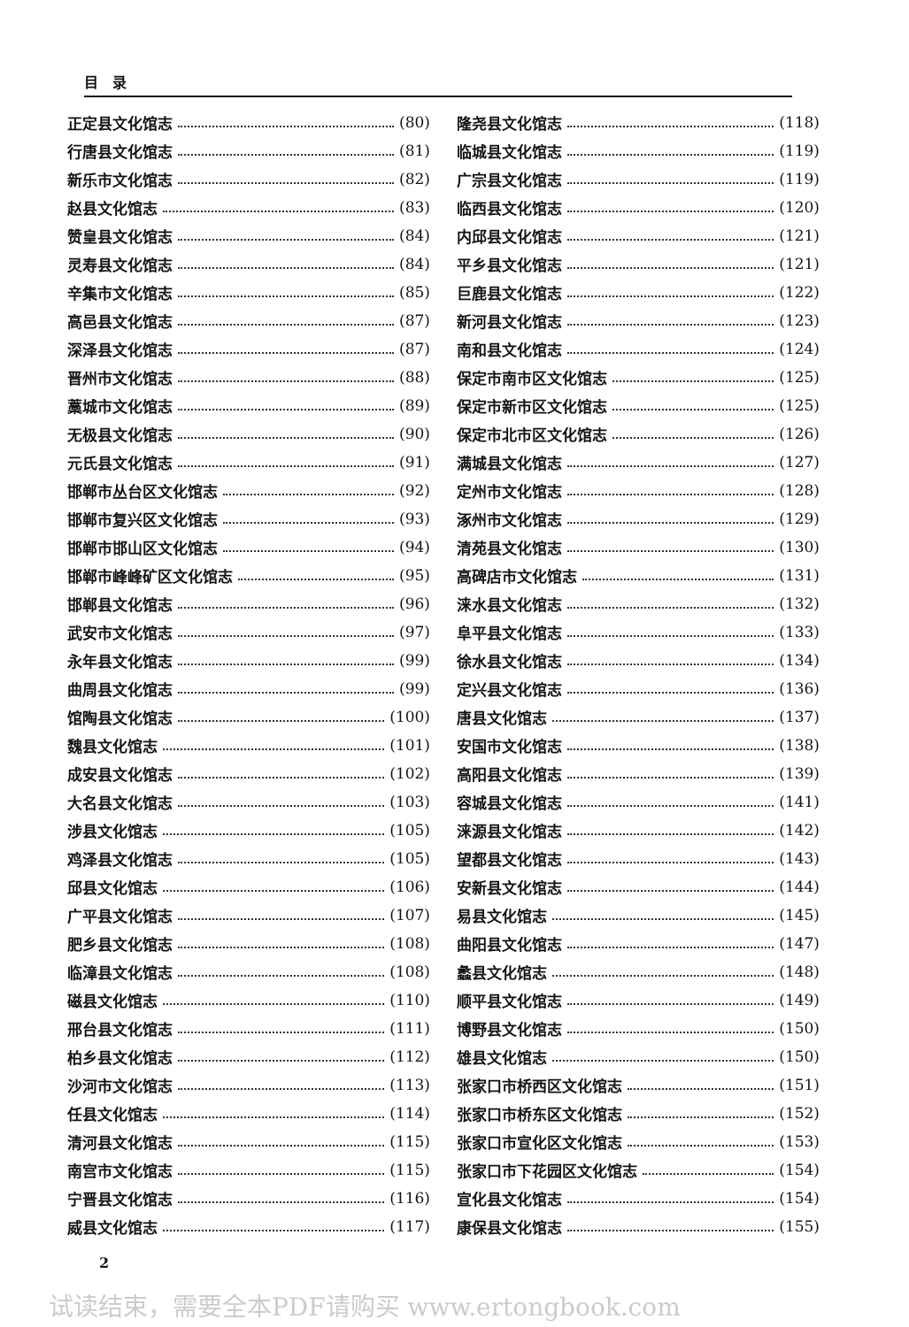目　录
正定县文化馆志 (80)
行唐县文化馆志 (81)
新乐市文化馆志 (82)
赵县文化馆志 (83)
赞皇县文化馆志 (84)
灵寿县文化馆志 (84)
辛集市文化馆志 (85)
高邑县文化馆志 (87)
深泽县文化馆志 (87)
晋州市文化馆志 (88)
藁城市文化馆志 (89)
无极县文化馆志 (90)
元氏县文化馆志 (91)
邯郸市丛台区文化馆志 (92)
邯郸市复兴区文化馆志 (93)
邯郸市邯山区文化馆志 (94)
邯郸市峰峰矿区文化馆志 (95)
邯郸县文化馆志 (96)
武安市文化馆志 (97)
永年县文化馆志 (99)
曲周县文化馆志 (99)
馆陶县文化馆志 (100)
魏县文化馆志 (101)
成安县文化馆志 (102)
大名县文化馆志 (103)
涉县文化馆志 (105)
鸡泽县文化馆志 (105)
邱县文化馆志 (106)
广平县文化馆志 (107)
肥乡县文化馆志 (108)
临漳县文化馆志 (108)
磁县文化馆志 (110)
邢台县文化馆志 (111)
柏乡县文化馆志 (112)
沙河市文化馆志 (113)
任县文化馆志 (114)
清河县文化馆志 (115)
南宫市文化馆志 (115)
宁晋县文化馆志 (116)
威县文化馆志 (117)
隆尧县文化馆志 (118)
临城县文化馆志 (119)
广宗县文化馆志 (119)
临西县文化馆志 (120)
内邱县文化馆志 (121)
平乡县文化馆志 (121)
巨鹿县文化馆志 (122)
新河县文化馆志 (123)
南和县文化馆志 (124)
保定市南市区文化馆志 (125)
保定市新市区文化馆志 (125)
保定市北市区文化馆志 (126)
满城县文化馆志 (127)
定州市文化馆志 (128)
涿州市文化馆志 (129)
清苑县文化馆志 (130)
高碑店市文化馆志 (131)
涞水县文化馆志 (132)
阜平县文化馆志 (133)
徐水县文化馆志 (134)
定兴县文化馆志 (136)
唐县文化馆志 (137)
安国市文化馆志 (138)
高阳县文化馆志 (139)
容城县文化馆志 (141)
涞源县文化馆志 (142)
望都县文化馆志 (143)
安新县文化馆志 (144)
易县文化馆志 (145)
曲阳县文化馆志 (147)
蠡县文化馆志 (148)
顺平县文化馆志 (149)
博野县文化馆志 (150)
雄县文化馆志 (150)
张家口市桥西区文化馆志 (151)
张家口市桥东区文化馆志 (152)
张家口市宣化区文化馆志 (153)
张家口市下花园区文化馆志 (154)
宣化县文化馆志 (154)
康保县文化馆志 (155)
2
试读结束，需要全本PDF请购买 www.ertongbook.com